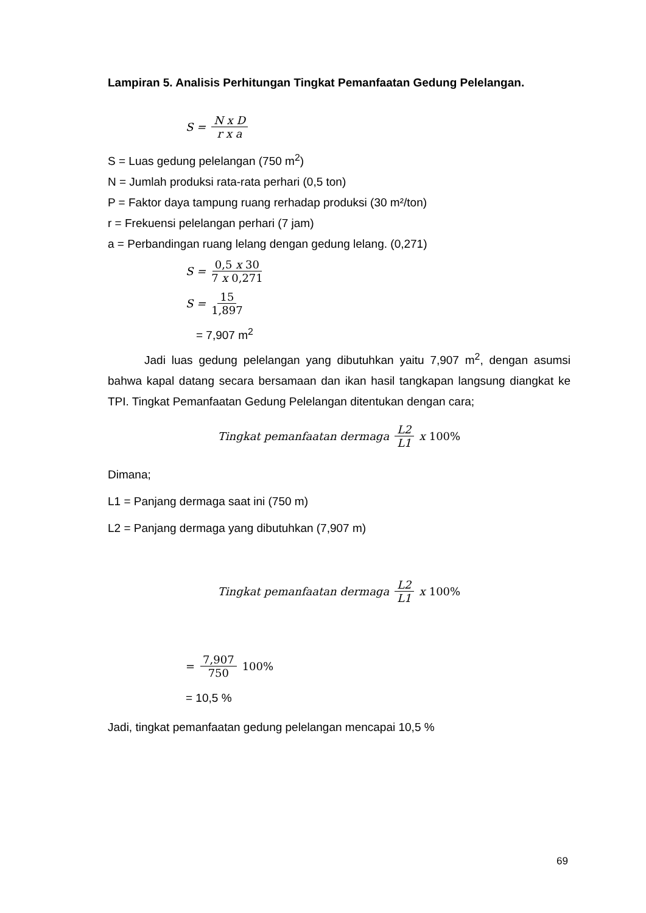Lampiran 5. Analisis Perhitungan Tingkat Pemanfaatan Gedung Pelelangan.
S = N x D r x a
S = Luas gedung pelelangan (750 m<sup>2</sup>)
N = Jumlah produksi rata-rata perhari (0,5 ton)
P = Faktor daya tampung ruang rerhadap produksi (30 m²/ton)
r = Frekuensi pelelangan perhari (7 jam)
a = Perbandingan ruang lelang dengan gedung lelang. (0,271)
S = 0,5 x 30 7 x 0,271
S = 15 1,897
= 7,907 m<sup>2</sup>
Jadi luas gedung pelelangan yang dibutuhkan yaitu 7,907 m<sup>2</sup>, dengan asumsi bahwa kapal datang secara bersamaan dan ikan hasil tangkapan langsung diangkat ke TPI. Tingkat Pemanfaatan Gedung Pelelangan ditentukan dengan cara;
Tingkat pemanfaatan dermaga L2 L1 x 100%
Dimana;
L1 = Panjang dermaga saat ini (750 m)
L2 = Panjang dermaga yang dibutuhkan (7,907 m)
Tingkat pemanfaatan dermaga L2 L1 x 100%
= 7,907 750 100%
= 10,5 %
Jadi, tingkat pemanfaatan gedung pelelangan mencapai 10,5 %
69